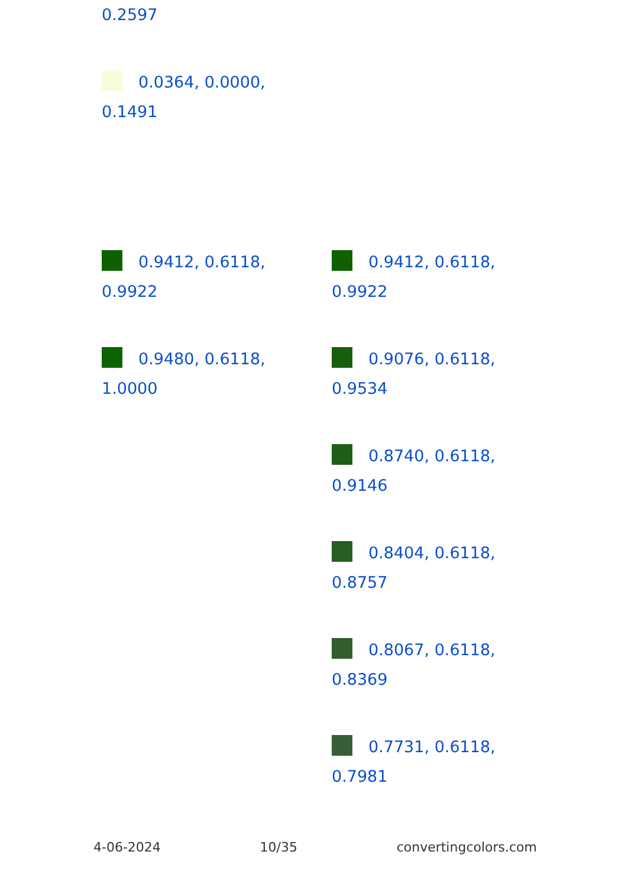0.2597
0.0364, 0.0000, 0.1491
0.9412, 0.6118, 0.9922
0.9480, 0.6118, 1.0000
0.9412, 0.6118, 0.9922
0.9076, 0.6118, 0.9534
0.8740, 0.6118, 0.9146
0.8404, 0.6118, 0.8757
0.8067, 0.6118, 0.8369
0.7731, 0.6118, 0.7981
4-06-2024 10/35 convertingcolors.com